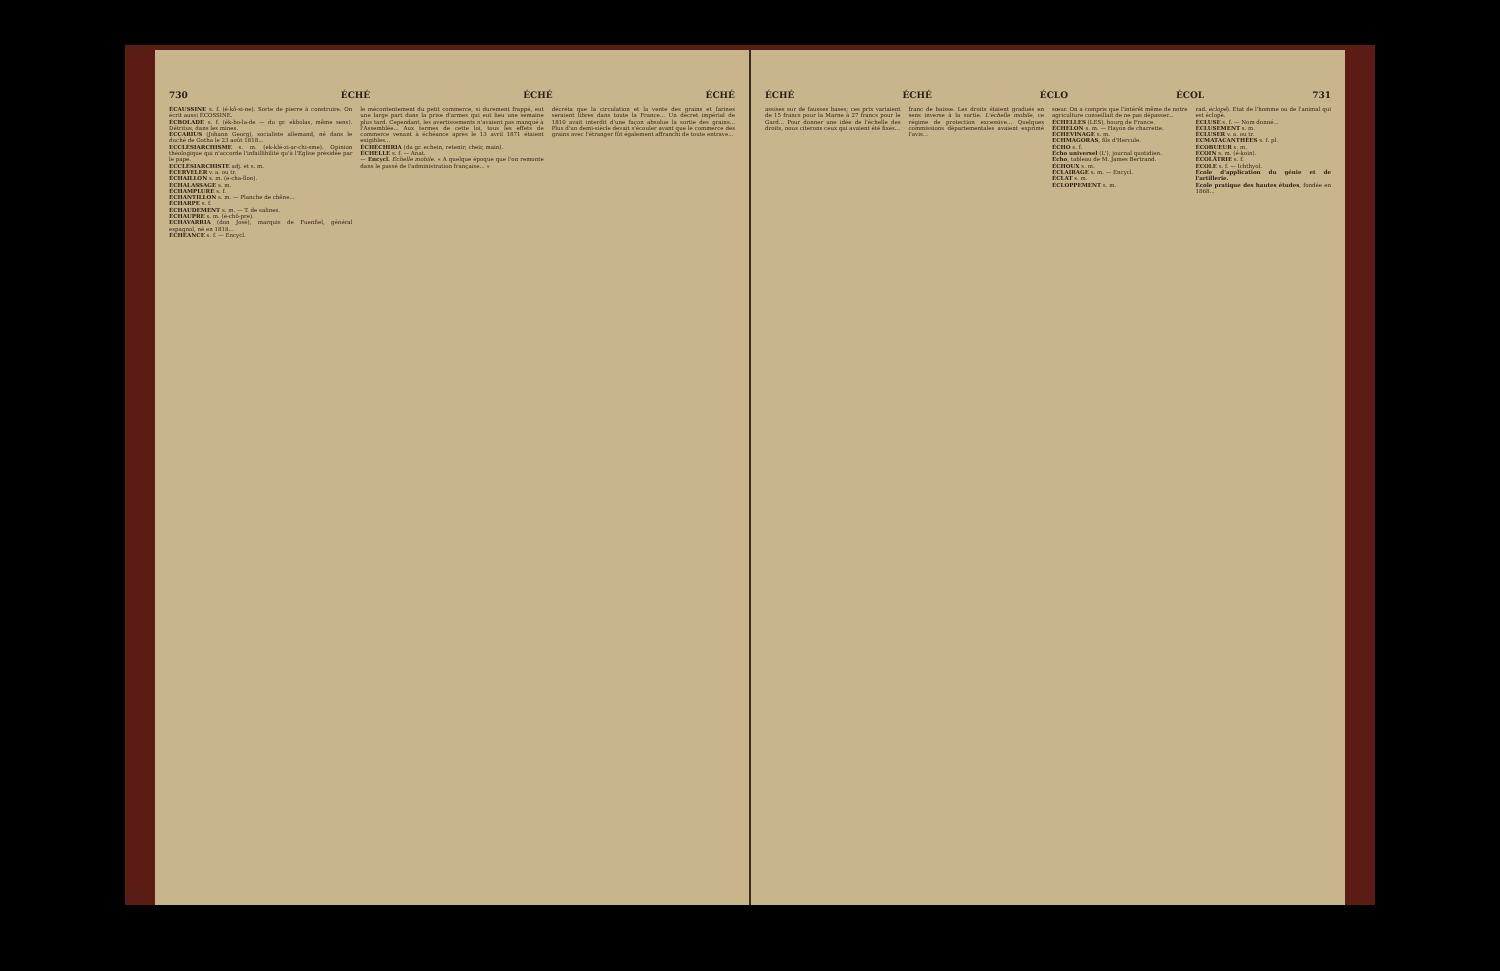730 ÉCHÉ ÉCHÉ ÉCHÉ
ÉCAUSSINE s. f. (é-kô-si-ne). Sorte de pierre à construire. On écrit aussi ÉCOSSINE.
ÉCBOLADE s. f. (ék-bo-la-de — du gr. ekbolas, même sens). Détritus, dans les mines.
ÉCCARIUS (Johann Georg), socialiste allemand, né dans le duché de Gotha le 23 août 1818...
ECCLÉSIARCHISME s. m. (ek-klé-zi-ar-chi-sme). Opinion théologique qui n'accorde l'infaillibilité qu'à l'Église présidée par le pape.
ECCLÉSIARCHISTE adj. et s. m.
ÉCERVELER v. a. ou tr.
ÉCHAILLON s. m. (é-cha-llon).
ÉCHALASSAGE s. m.
ÉCHAMPLURE s. f.
ÉCHANTILLON s. m. — Planche de chêne...
ÉCHARPE s. f.
ÉCHAUDEMENT s. m. — T. de salines.
ÉCHAUPRE s. m. (é-chô-pre).
ECHAVARRIA (don José), marquis de Fuenfiel, général espagnol, né en 1818...
ÉCHÉANCE s. f. — Encycl.
le mécontentement du petit commerce, si durement frappé, eut une large part dans la prise d'armes qui eut lieu une semaine plus tard. Cependant, les avertissements n'avaient pas manqué à l'Assemblée... Aux termes de cette loi, tous les effets de commerce venant à échéance après le 13 avril 1871 étaient exigibles...
ÉCHÉCHIRIA (du gr. echein, retenir; cheir, main).
ÉCHELLE s. f. — Anat.
— Encycl. Échelle mobile. « A quelque époque que l'on remonte dans le passé de l'administration française... »
décréta que la circulation et la vente des grains et farines seraient libres dans toute la France... Un décret impérial de 1810 avait interdit d'une façon absolue la sortie des grains... Plus d'un demi-siècle devait s'écouler avant que le commerce des grains avec l'étranger fût également affranchi de toute entrave...
ÉCHÉ ÉCHÉ ÉCLO ÉCOL 731
assises sur de fausses bases; ces prix variaient de 15 francs pour la Marne à 27 francs pour le Gard... Pour donner une idée de l'échelle des droits, nous citerons ceux qui avaient été fixés...
franc de baisse. Les droits étaient gradués en sens inverse à la sortie. L'échelle mobile, ce régime de protection excessive... Quelques commissions départementales avaient exprimé l'avis...
sœur. On a compris que l'intérêt même de notre agriculture conseillait de ne pas dépasser...
ÉCHELLES (LES), bourg de France.
ÉCHELON s. m. — Hayon de charrette.
ÉCHEVINAGE s. m.
ECHMAGORAS, fils d'Hercule.
ÉCHO s. f.
Écho universel (L'), journal quotidien.
Écho, tableau de M. James Bertrand.
ÉCHOUX s. m.
ÉCLAIRAGE s. m. — Encycl.
ÉCLAT s. m.
ÉCLOPPEMENT s. m.
rad. éclopé). Etat de l'homme ou de l'animal qui est éclopé.
ÉCLUSE s. f. — Nom donné...
ÉCLUSEMENT s. m.
ÉCLUSER v. a. ou tr.
ECMATACANTHÉES s. f. pl.
ÉCOBUEUR s. m.
ÉCOIN s. m. (é-koin).
ÉCOLÂTRIE s. f.
ÉCOLE s. f. — Ichthyol.
École d'application du génie et de l'artillerie.
École pratique des hautes études, fondée en 1868...